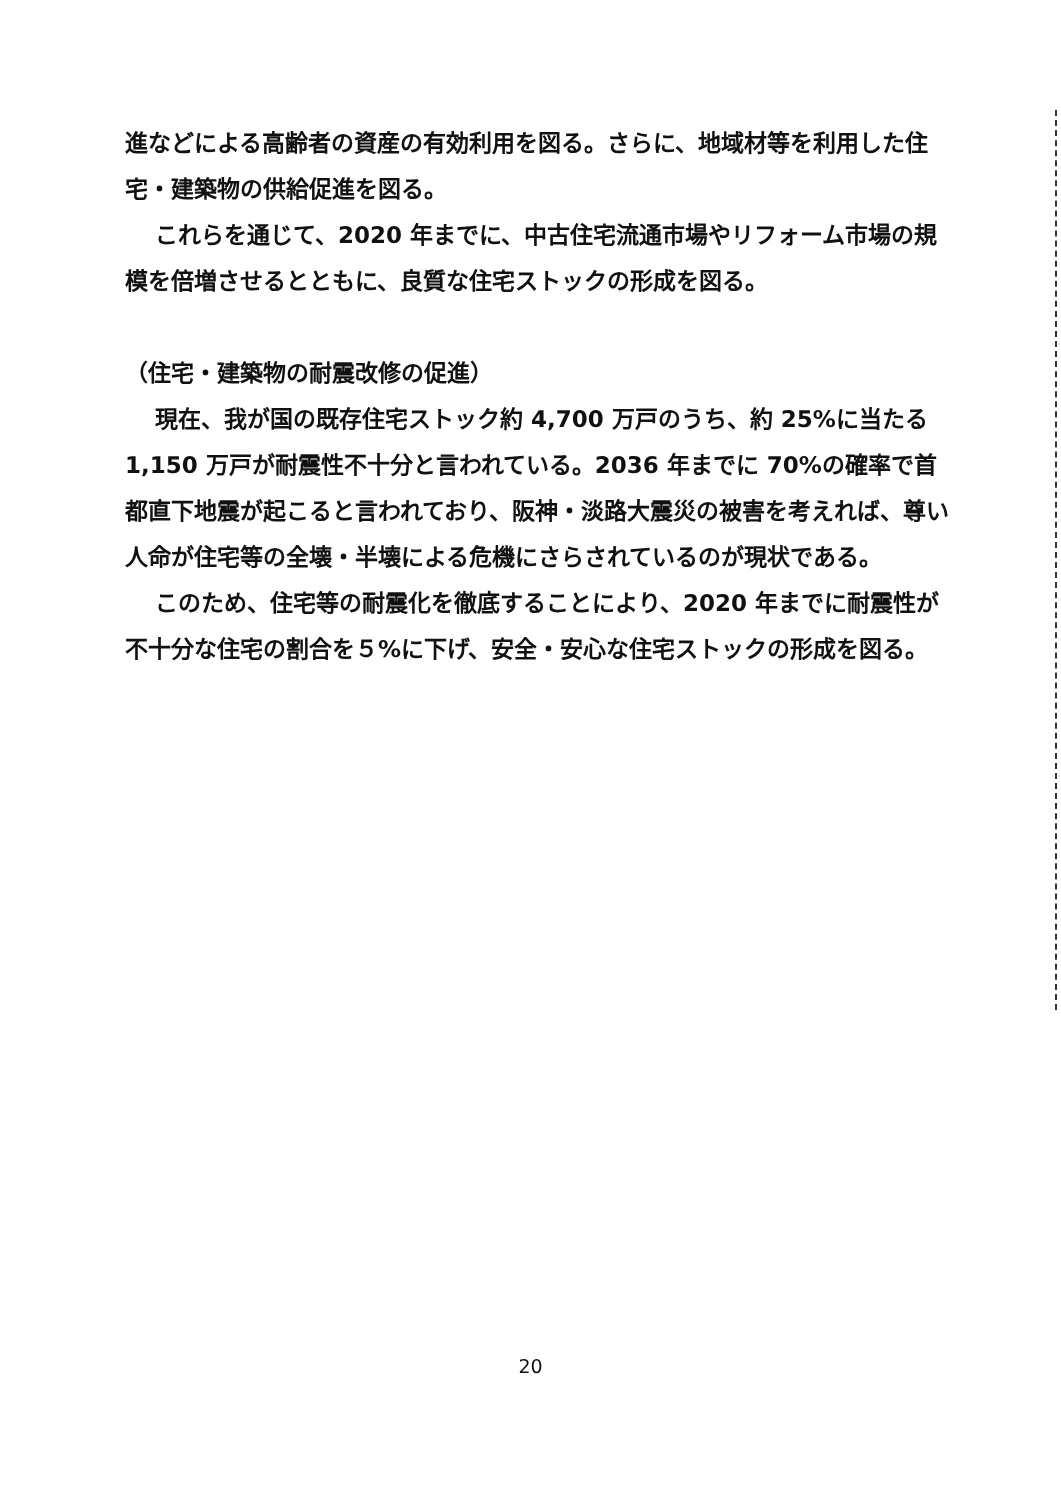進などによる高齢者の資産の有効利用を図る。さらに、地域材等を利用した住宅・建築物の供給促進を図る。
これらを通じて、2020 年までに、中古住宅流通市場やリフォーム市場の規模を倍増させるとともに、良質な住宅ストックの形成を図る。
（住宅・建築物の耐震改修の促進）
現在、我が国の既存住宅ストック約 4,700 万戸のうち、約 25%に当たる 1,150 万戸が耐震性不十分と言われている。2036 年までに 70%の確率で首都直下地震が起こると言われており、阪神・淡路大震災の被害を考えれば、尊い人命が住宅等の全壊・半壊による危機にさらされているのが現状である。
このため、住宅等の耐震化を徹底することにより、2020 年までに耐震性が不十分な住宅の割合を５%に下げ、安全・安心な住宅ストックの形成を図る。
20